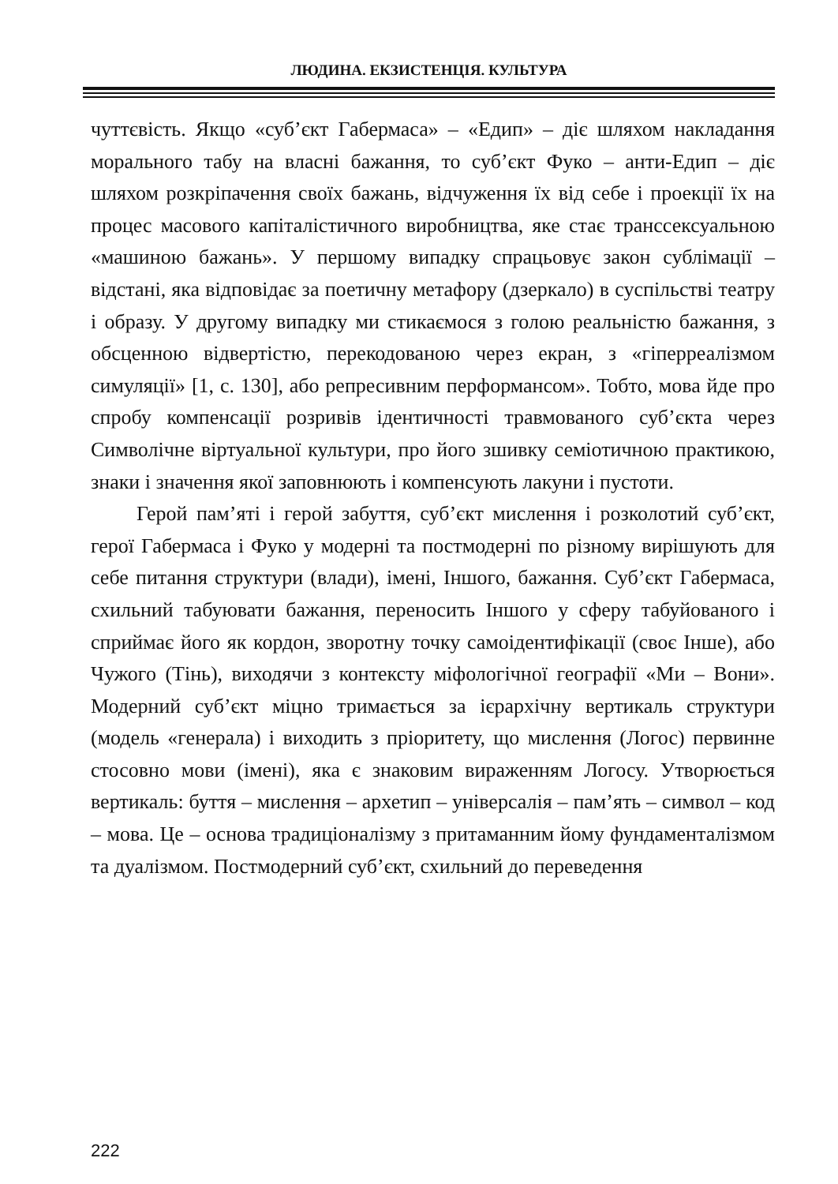ЛЮДИНА. ЕКЗИСТЕНЦІЯ. КУЛЬТУРА
чуттєвість. Якщо «суб’єкт Габермаса» – «Едип» – діє шляхом накладання морального табу на власні бажання, то суб’єкт Фуко – анти-Едип – діє шляхом розкріпачення своїх бажань, відчуження їх від себе і проекції їх на процес масового капіталістичного виробництва, яке стає транссексуальною «машиною бажань». У першому випадку спрацьовує закон сублімації – відстані, яка відповідає за поетичну метафору (дзеркало) в суспільстві театру і образу. У другому випадку ми стикаємося з голою реальністю бажання, з обсценною відвертістю, перекодованою через екран, з «гіперреалізмом симуляції» [1, с. 130], або репресивним перформансом». Тобто, мова йде про спробу компенсації розривів ідентичності травмованого суб’єкта через Символічне віртуальної культури, про його зшивку семіотичною практикою, знаки і значення якої заповнюють і компенсують лакуни і пустоти.
Герой пам’яті і герой забуття, суб’єкт мислення і розколотий суб’єкт, герої Габермаса і Фуко у модерні та постмодерні по різному вирішують для себе питання структури (влади), імені, Іншого, бажання. Суб’єкт Габермаса, схильний табуювати бажання, переносить Іншого у сферу табуйованого і сприймає його як кордон, зворотну точку самоідентифікації (своє Інше), або Чужого (Тінь), виходячи з контексту міфологічної географії «Ми – Вони». Модерний суб’єкт міцно тримається за ієрархічну вертикаль структури (модель «генерала) і виходить з пріоритету, що мислення (Логос) первинне стосовно мови (імені), яка є знаковим вираженням Логосу. Утворюється вертикаль: буття – мислення – архетип – універсалія – пам’ять – символ – код – мова. Це – основа традиціоналізму з притаманним йому фундаменталізмом та дуалізмом. Постмодерний суб’єкт, схильний до переведення
222